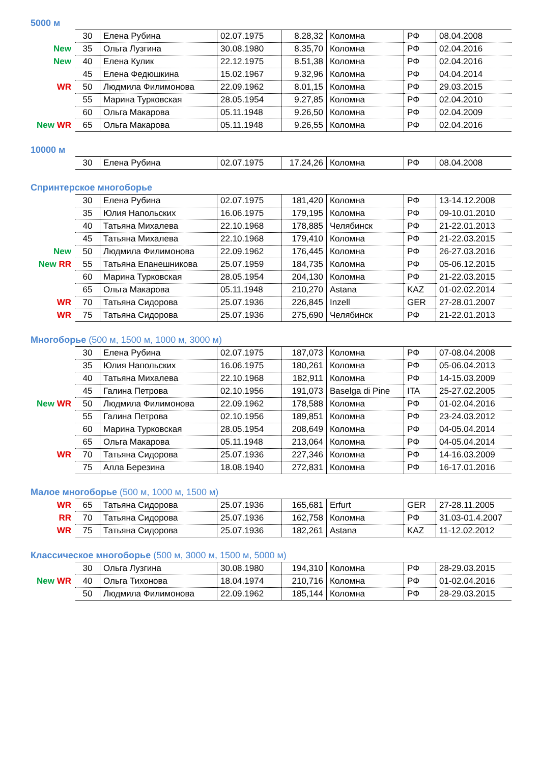5000 м
| | 30 | Елена Рубина | 02.07.1975 | 8.28,32 | Коломна | РФ | 08.04.2008 |
| New | 35 | Ольга Лузгина | 30.08.1980 | 8.35,70 | Коломна | РФ | 02.04.2016 |
| New | 40 | Елена Кулик | 22.12.1975 | 8.51,38 | Коломна | РФ | 02.04.2016 |
| | 45 | Елена Федюшкина | 15.02.1967 | 9.32,96 | Коломна | РФ | 04.04.2014 |
| WR | 50 | Людмила Филимонова | 22.09.1962 | 8.01,15 | Коломна | РФ | 29.03.2015 |
| | 55 | Марина Турковская | 28.05.1954 | 9.27,85 | Коломна | РФ | 02.04.2010 |
| | 60 | Ольга Макарова | 05.11.1948 | 9.26,50 | Коломна | РФ | 02.04.2009 |
| New WR | 65 | Ольга Макарова | 05.11.1948 | 9.26,55 | Коломна | РФ | 02.04.2016 |
10000 м
| | 30 | Елена Рубина | 02.07.1975 | 17.24,26 | Коломна | РФ | 08.04.2008 |
Спринтерское многоборье
| | 30 | Елена Рубина | 02.07.1975 | 181,420 | Коломна | РФ | 13-14.12.2008 |
| | 35 | Юлия Напольских | 16.06.1975 | 179,195 | Коломна | РФ | 09-10.01.2010 |
| | 40 | Татьяна Михалева | 22.10.1968 | 178,885 | Челябинск | РФ | 21-22.01.2013 |
| | 45 | Татьяна Михалева | 22.10.1968 | 179,410 | Коломна | РФ | 21-22.03.2015 |
| New | 50 | Людмила Филимонова | 22.09.1962 | 176,445 | Коломна | РФ | 26-27.03.2016 |
| New RR | 55 | Татьяна Епанешникова | 25.07.1959 | 184,735 | Коломна | РФ | 05-06.12.2015 |
| | 60 | Марина Турковская | 28.05.1954 | 204,130 | Коломна | РФ | 21-22.03.2015 |
| | 65 | Ольга Макарова | 05.11.1948 | 210,270 | Astana | KAZ | 01-02.02.2014 |
| WR | 70 | Татьяна Сидорова | 25.07.1936 | 226,845 | Inzell | GER | 27-28.01.2007 |
| WR | 75 | Татьяна Сидорова | 25.07.1936 | 275,690 | Челябинск | РФ | 21-22.01.2013 |
Многоборье (500 м, 1500 м, 1000 м, 3000 м)
| | 30 | Елена Рубина | 02.07.1975 | 187,073 | Коломна | РФ | 07-08.04.2008 |
| | 35 | Юлия Напольских | 16.06.1975 | 180,261 | Коломна | РФ | 05-06.04.2013 |
| | 40 | Татьяна Михалева | 22.10.1968 | 182,911 | Коломна | РФ | 14-15.03.2009 |
| | 45 | Галина Петрова | 02.10.1956 | 191,073 | Baselga di Pine | ITA | 25-27.02.2005 |
| New WR | 50 | Людмила Филимонова | 22.09.1962 | 178,588 | Коломна | РФ | 01-02.04.2016 |
| | 55 | Галина Петрова | 02.10.1956 | 189,851 | Коломна | РФ | 23-24.03.2012 |
| | 60 | Марина Турковская | 28.05.1954 | 208,649 | Коломна | РФ | 04-05.04.2014 |
| | 65 | Ольга Макарова | 05.11.1948 | 213,064 | Коломна | РФ | 04-05.04.2014 |
| WR | 70 | Татьяна Сидорова | 25.07.1936 | 227,346 | Коломна | РФ | 14-16.03.2009 |
| | 75 | Алла Березина | 18.08.1940 | 272,831 | Коломна | РФ | 16-17.01.2016 |
Малое многоборье (500 м, 1000 м, 1500 м)
| WR | 65 | Татьяна Сидорова | 25.07.1936 | 165,681 | Erfurt | GER | 27-28.11.2005 |
| RR | 70 | Татьяна Сидорова | 25.07.1936 | 162,758 | Коломна | РФ | 31.03-01.4.2007 |
| WR | 75 | Татьяна Сидорова | 25.07.1936 | 182,261 | Astana | KAZ | 11-12.02.2012 |
Классическое многоборье (500 м, 3000 м, 1500 м, 5000 м)
| | 30 | Ольга Лузгина | 30.08.1980 | 194,310 | Коломна | РФ | 28-29.03.2015 |
| New WR | 40 | Ольга Тихонова | 18.04.1974 | 210,716 | Коломна | РФ | 01-02.04.2016 |
| | 50 | Людмила Филимонова | 22.09.1962 | 185,144 | Коломна | РФ | 28-29.03.2015 |